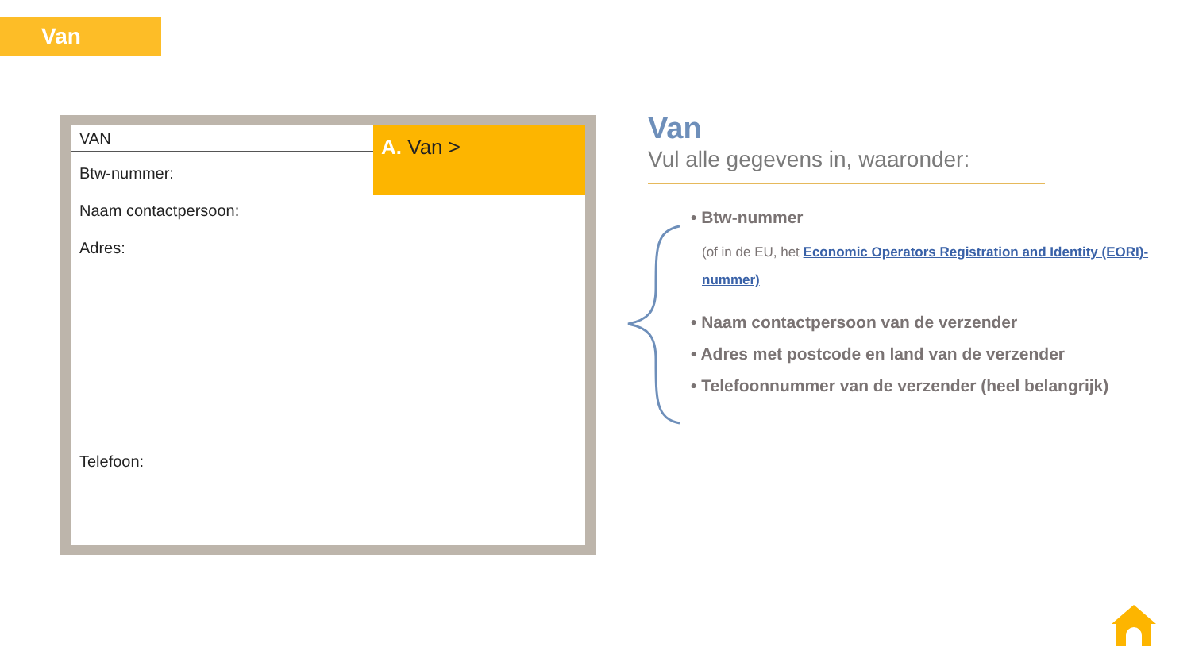Van
VAN
A. Van >
Btw-nummer:
Naam contactpersoon:
Adres:
Telefoon:
Van
Vul alle gegevens in, waaronder:
• Btw-nummer
(of in de EU, het Economic Operators Registration and Identity (EORI)-nummer)
• Naam contactpersoon van de verzender
• Adres met postcode en land van de verzender
• Telefoonnummer van de verzender (heel belangrijk)